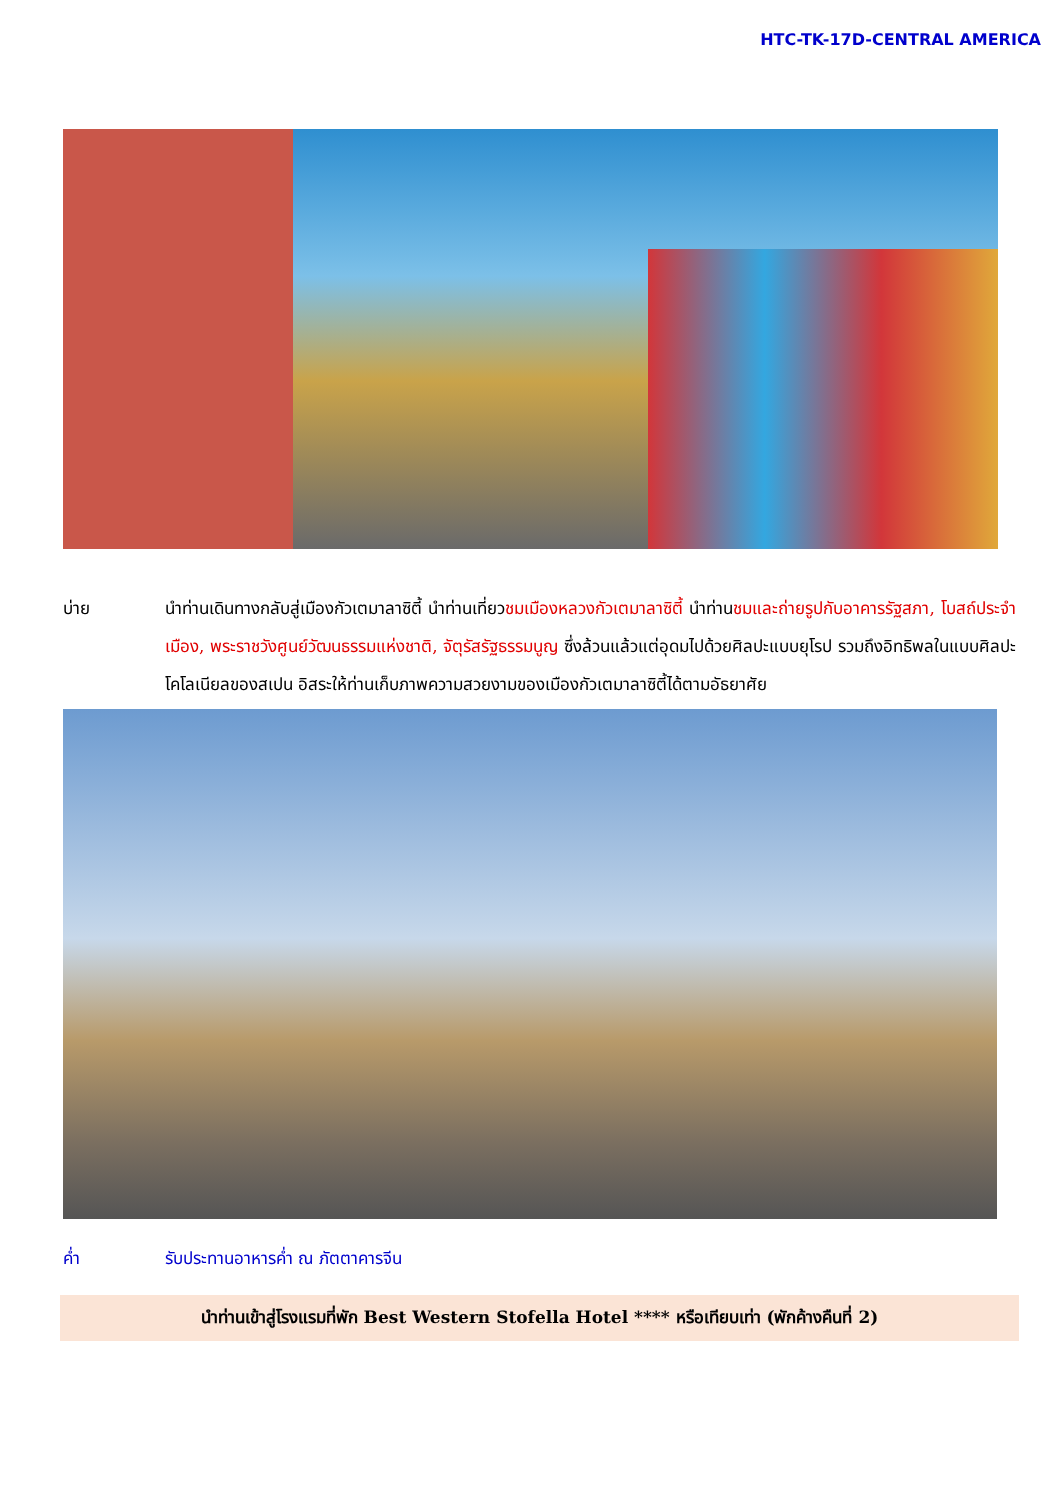HTC-TK-17D-CENTRAL AMERICA
บ่าย นำท่านเดินทางกลับสู่เมืองกัวเตมาลาซิตี้ นำท่านเที่ยวชมเมืองหลวงกัวเตมาลาซิตี้ นำท่านชมและถ่ายรูปกับอาคารรัฐสภา, โบสถ์ประจำเมือง, พระราชวังศูนย์วัฒนธรรมแห่งชาติ, จัตุรัสรัฐธรรมนูญ ซึ่งล้วนแล้วแต่อุดมไปด้วยศิลปะแบบยุโรป รวมถึงอิทธิพลในแบบศิลปะโคโลเนียลของสเปน อิสระให้ท่านเก็บภาพความสวยงามของเมืองกัวเตมาลาซิตี้ได้ตามอัธยาศัย
ค่ำ รับประทานอาหารค่ำ ณ ภัตตาคารจีน
นำท่านเข้าสู่โรงแรมที่พัก Best Western Stofella Hotel **** หรือเทียบเท่า (พักค้างคืนที่ 2)